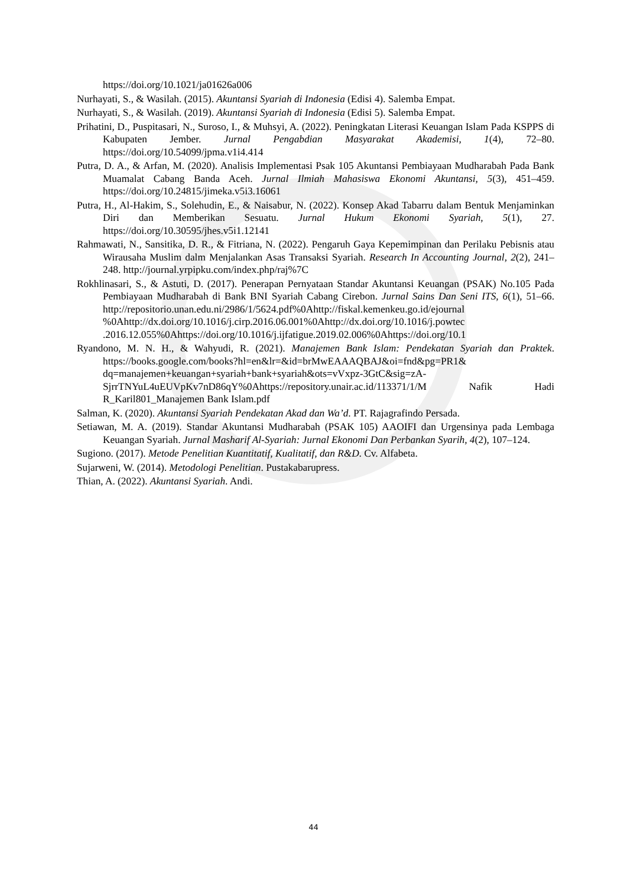https://doi.org/10.1021/ja01626a006
Nurhayati, S., & Wasilah. (2015). Akuntansi Syariah di Indonesia (Edisi 4). Salemba Empat.
Nurhayati, S., & Wasilah. (2019). Akuntansi Syariah di Indonesia (Edisi 5). Salemba Empat.
Prihatini, D., Puspitasari, N., Suroso, I., & Muhsyi, A. (2022). Peningkatan Literasi Keuangan Islam Pada KSPPS di Kabupaten Jember. Jurnal Pengabdian Masyarakat Akademisi, 1(4), 72–80. https://doi.org/10.54099/jpma.v1i4.414
Putra, D. A., & Arfan, M. (2020). Analisis Implementasi Psak 105 Akuntansi Pembiayaan Mudharabah Pada Bank Muamalat Cabang Banda Aceh. Jurnal Ilmiah Mahasiswa Ekonomi Akuntansi, 5(3), 451–459. https://doi.org/10.24815/jimeka.v5i3.16061
Putra, H., Al-Hakim, S., Solehudin, E., & Naisabur, N. (2022). Konsep Akad Tabarru dalam Bentuk Menjaminkan Diri dan Memberikan Sesuatu. Jurnal Hukum Ekonomi Syariah, 5(1), 27. https://doi.org/10.30595/jhes.v5i1.12141
Rahmawati, N., Sansitika, D. R., & Fitriana, N. (2022). Pengaruh Gaya Kepemimpinan dan Perilaku Pebisnis atau Wirausaha Muslim dalm Menjalankan Asas Transaksi Syariah. Research In Accounting Journal, 2(2), 241–248. http://journal.yrpipku.com/index.php/raj%7C
Rokhlinasari, S., & Astuti, D. (2017). Penerapan Pernyataan Standar Akuntansi Keuangan (PSAK) No.105 Pada Pembiayaan Mudharabah di Bank BNI Syariah Cabang Cirebon. Jurnal Sains Dan Seni ITS, 6(1), 51–66. http://repositorio.unan.edu.ni/2986/1/5624.pdf%0Ahttp://fiskal.kemenkeu.go.id/ejournal %0Ahttp://dx.doi.org/10.1016/j.cirp.2016.06.001%0Ahttp://dx.doi.org/10.1016/j.powtec .2016.12.055%0Ahttps://doi.org/10.1016/j.ijfatigue.2019.02.006%0Ahttps://doi.org/10.1
Ryandono, M. N. H., & Wahyudi, R. (2021). Manajemen Bank Islam: Pendekatan Syariah dan Praktek. https://books.google.com/books?hl=en&lr=&id=brMwEAAAQBAJ&oi=fnd&pg=PR1& dq=manajemen+keuangan+syariah+bank+syariah&ots=vVxpz-3GtC&sig=zA-SjrrTNYuL4uEUVpKv7nD86qY%0Ahttps://repository.unair.ac.id/113371/1/M Nafik Hadi R_Karil801_Manajemen Bank Islam.pdf
Salman, K. (2020). Akuntansi Syariah Pendekatan Akad dan Wa’d. PT. Rajagrafindo Persada.
Setiawan, M. A. (2019). Standar Akuntansi Mudharabah (PSAK 105) AAOIFI dan Urgensinya pada Lembaga Keuangan Syariah. Jurnal Masharif Al-Syariah: Jurnal Ekonomi Dan Perbankan Syarih, 4(2), 107–124.
Sugiono. (2017). Metode Penelitian Kuantitatif, Kualitatif, dan R&D. Cv. Alfabeta.
Sujarweni, W. (2014). Metodologi Penelitian. Pustakabarupress.
Thian, A. (2022). Akuntansi Syariah. Andi.
44